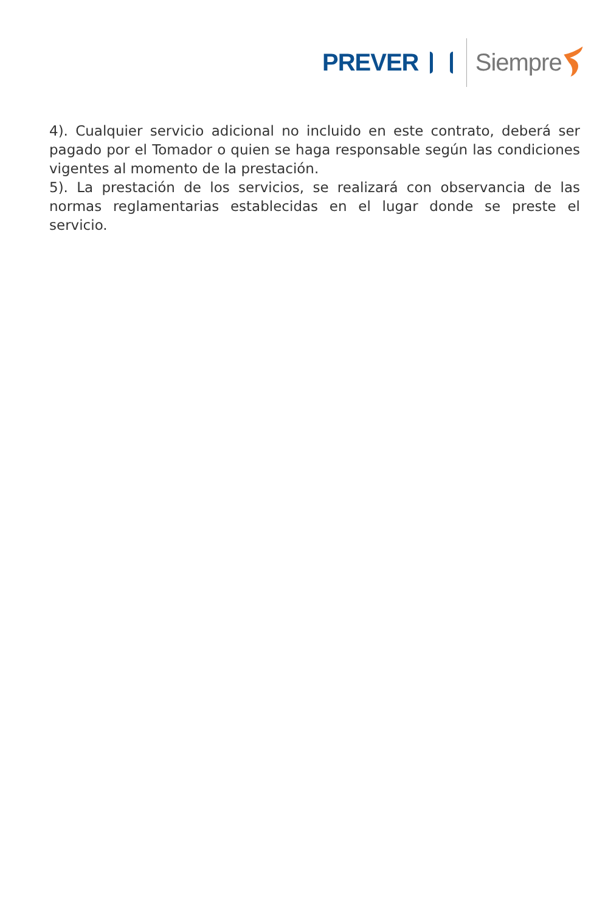PREVER Siempre
4). Cualquier servicio adicional no incluido en este contrato, deberá ser pagado por el Tomador o quien se haga responsable según las condiciones vigentes al momento de la prestación.
5). La prestación de los servicios, se realizará con observancia de las normas reglamentarias establecidas en el lugar donde se preste el servicio.